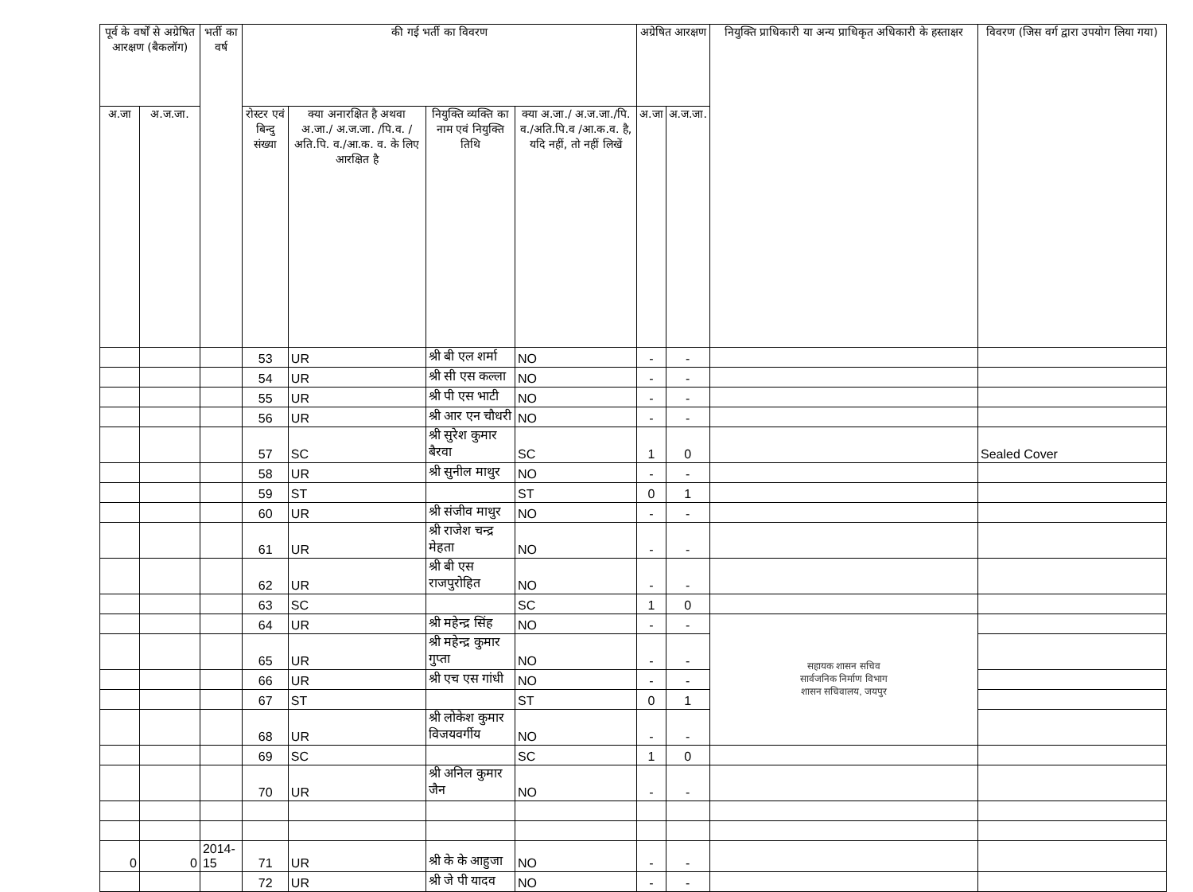| पूर्व के वर्षों से अग्रेषित आरक्षण (बैकलॉग) | | भर्ती का वर्ष | की गई भर्ती का विवरण | | | | अग्रेषित आरक्षण | | नियुक्ति प्राधिकारी या अन्य प्राधिकृत अधिकारी के हस्ताक्षर | विवरण (जिस वर्ग द्वारा उपयोग लिया गया) |
| --- | --- | --- | --- | --- | --- | --- | --- | --- | --- | --- |
| अ.जा | अ.ज.जा. | | रोस्टर एवं बिन्दु संख्या | क्या अनारक्षित है अथवा अ.जा./ अ.ज.जा. /पि.व. /अति.पि. व./आ.क. व. के लिए आरक्षित है | नियुक्ति व्यक्ति का नाम एवं नियुक्ति तिथि | क्या अ.जा./ अ.ज.जा./पि. व./अति.पि.व /आ.क.व. है, यदि नहीं, तो नहीं लिखें | अ.जा | अ.ज.जा. | | |
| | | | 53 | UR | श्री बी एल शर्मा | NO | - | - | | |
| | | | 54 | UR | श्री सी एस कल्ला | NO | - | - | | |
| | | | 55 | UR | श्री पी एस भाटी | NO | - | - | | |
| | | | 56 | UR | श्री आर एन चौधरी | NO | - | - | | |
| | | | 57 | SC | श्री सुरेश कुमार बैरवा | SC | 1 | 0 | | Sealed Cover |
| | | | 58 | UR | श्री सुनील माथुर | NO | - | - | | |
| | | | 59 | ST | | ST | 0 | 1 | | |
| | | | 60 | UR | श्री संजीव माथुर | NO | - | - | | |
| | | | 61 | UR | श्री राजेश चन्द्र मेहता | NO | - | - | | |
| | | | 62 | UR | श्री बी एस राजपुरोहित | NO | - | - | | |
| | | | 63 | SC | | SC | 1 | 0 | | |
| | | | 64 | UR | श्री महेन्द्र सिंह | NO | - | - | सहायक शासन सचिव सार्वजनिक निर्माण विभाग शासन सचिवालय, जयपुर | |
| | | | 65 | UR | श्री महेन्द्र कुमार गुप्ता | NO | - | - | | |
| | | | 66 | UR | श्री एच एस गांधी | NO | - | - | | |
| | | | 67 | ST | | ST | 0 | 1 | | |
| | | | 68 | UR | श्री लोकेश कुमार विजयवर्गीय | NO | - | - | | |
| | | | 69 | SC | | SC | 1 | 0 | | |
| | | | 70 | UR | श्री अनिल कुमार जैन | NO | - | - | | |
| 0 | 0 | 2014-15 | 71 | UR | श्री के के आहुजा | NO | - | - | | |
| | | | 72 | UR | श्री जे पी यादव | NO | - | - | | |